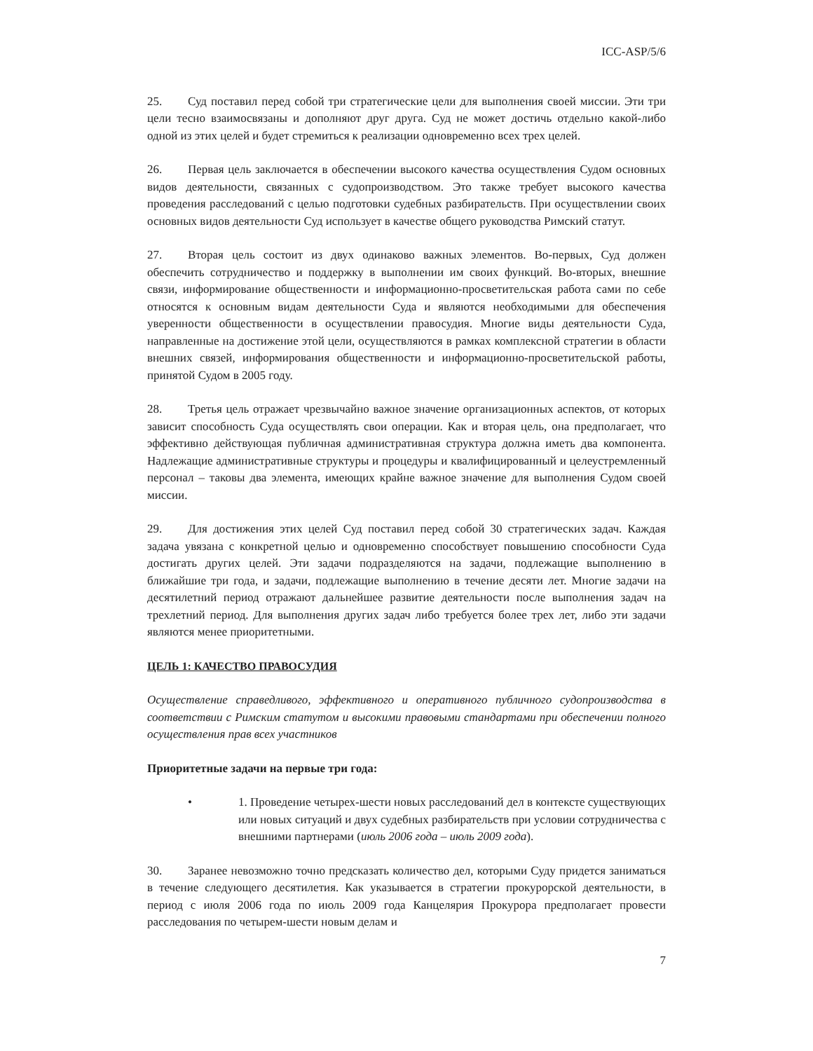ICC-ASP/5/6
25. Суд поставил перед собой три стратегические цели для выполнения своей миссии. Эти три цели тесно взаимосвязаны и дополняют друг друга. Суд не может достичь отдельно какой-либо одной из этих целей и будет стремиться к реализации одновременно всех трех целей.
26. Первая цель заключается в обеспечении высокого качества осуществления Судом основных видов деятельности, связанных с судопроизводством. Это также требует высокого качества проведения расследований с целью подготовки судебных разбирательств. При осуществлении своих основных видов деятельности Суд использует в качестве общего руководства Римский статут.
27. Вторая цель состоит из двух одинаково важных элементов. Во-первых, Суд должен обеспечить сотрудничество и поддержку в выполнении им своих функций. Во-вторых, внешние связи, информирование общественности и информационно-просветительская работа сами по себе относятся к основным видам деятельности Суда и являются необходимыми для обеспечения уверенности общественности в осуществлении правосудия. Многие виды деятельности Суда, направленные на достижение этой цели, осуществляются в рамках комплексной стратегии в области внешних связей, информирования общественности и информационно-просветительской работы, принятой Судом в 2005 году.
28. Третья цель отражает чрезвычайно важное значение организационных аспектов, от которых зависит способность Суда осуществлять свои операции. Как и вторая цель, она предполагает, что эффективно действующая публичная административная структура должна иметь два компонента. Надлежащие административные структуры и процедуры и квалифицированный и целеустремленный персонал – таковы два элемента, имеющих крайне важное значение для выполнения Судом своей миссии.
29. Для достижения этих целей Суд поставил перед собой 30 стратегических задач. Каждая задача увязана с конкретной целью и одновременно способствует повышению способности Суда достигать других целей. Эти задачи подразделяются на задачи, подлежащие выполнению в ближайшие три года, и задачи, подлежащие выполнению в течение десяти лет. Многие задачи на десятилетний период отражают дальнейшее развитие деятельности после выполнения задач на трехлетний период. Для выполнения других задач либо требуется более трех лет, либо эти задачи являются менее приоритетными.
ЦЕЛЬ 1: КАЧЕСТВО ПРАВОСУДИЯ
Осуществление справедливого, эффективного и оперативного публичного судопроизводства в соответствии с Римским статутом и высокими правовыми стандартами при обеспечении полного осуществления прав всех участников
Приоритетные задачи на первые три года:
• 1. Проведение четырех-шести новых расследований дел в контексте существующих или новых ситуаций и двух судебных разбирательств при условии сотрудничества с внешними партнерами (июль 2006 года – июль 2009 года).
30. Заранее невозможно точно предсказать количество дел, которыми Суду придется заниматься в течение следующего десятилетия. Как указывается в стратегии прокурорской деятельности, в период с июля 2006 года по июль 2009 года Канцелярия Прокурора предполагает провести расследования по четырем-шести новым делам и
7